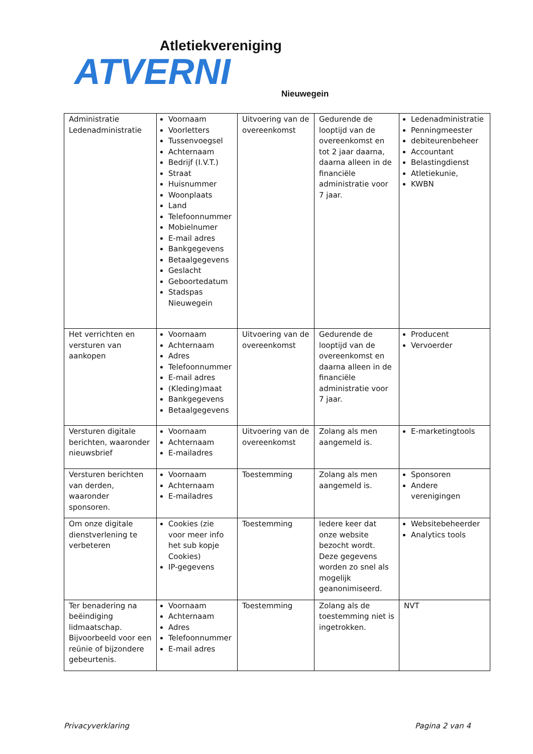Atletiekvereniging
ATVERNI
Nieuwegein
| Administratie Ledenadministratie | Voornaam Voorletters Tussenvoegsel Achternaam Bedrijf (I.V.T.) Straat Huisnummer Woonplaats Land Telefoonnummer Mobielnumer E-mail adres Bankgegevens Betaalgegevens Geslacht Geboortedatum Stadspas Nieuwegein | Uitvoering van de overeenkomst | Gedurende de looptijd van de overeenkomst en tot 2 jaar daarna, daarna alleen in de financiële administratie voor 7 jaar. | Ledenadministratie Penningmeester debiteurenbeheer Accountant Belastingdienst Atletiekunie, KWBN |
| Het verrichten en versturen van aankopen | Voornaam Achternaam Adres Telefoonnummer E-mail adres (Kleding)maat Bankgegevens Betaalgegevens | Uitvoering van de overeenkomst | Gedurende de looptijd van de overeenkomst en daarna alleen in de financiële administratie voor 7 jaar. | Producent Vervoerder |
| Versturen digitale berichten, waaronder nieuwsbrief | Voornaam Achternaam E-mailadres | Uitvoering van de overeenkomst | Zolang als men aangemeld is. | E-marketingtools |
| Versturen berichten van derden, waaronder sponsoren. | Voornaam Achternaam E-mailadres | Toestemming | Zolang als men aangemeld is. | Sponsoren Andere verenigingen |
| Om onze digitale dienstverlening te verbeteren | Cookies (zie voor meer info het sub kopje Cookies) IP-gegevens | Toestemming | Iedere keer dat onze website bezocht wordt. Deze gegevens worden zo snel als mogelijk geanonimiseerd. | Websitebeheerder Analytics tools |
| Ter benadering na beëindiging lidmaatschap. Bijvoorbeeld voor een reünie of bijzondere gebeurtenis. | Voornaam Achternaam Adres Telefoonnummer E-mail adres | Toestemming | Zolang als de toestemming niet is ingetrokken. | NVT |
Privacyverklaring Pagina 2 van 4